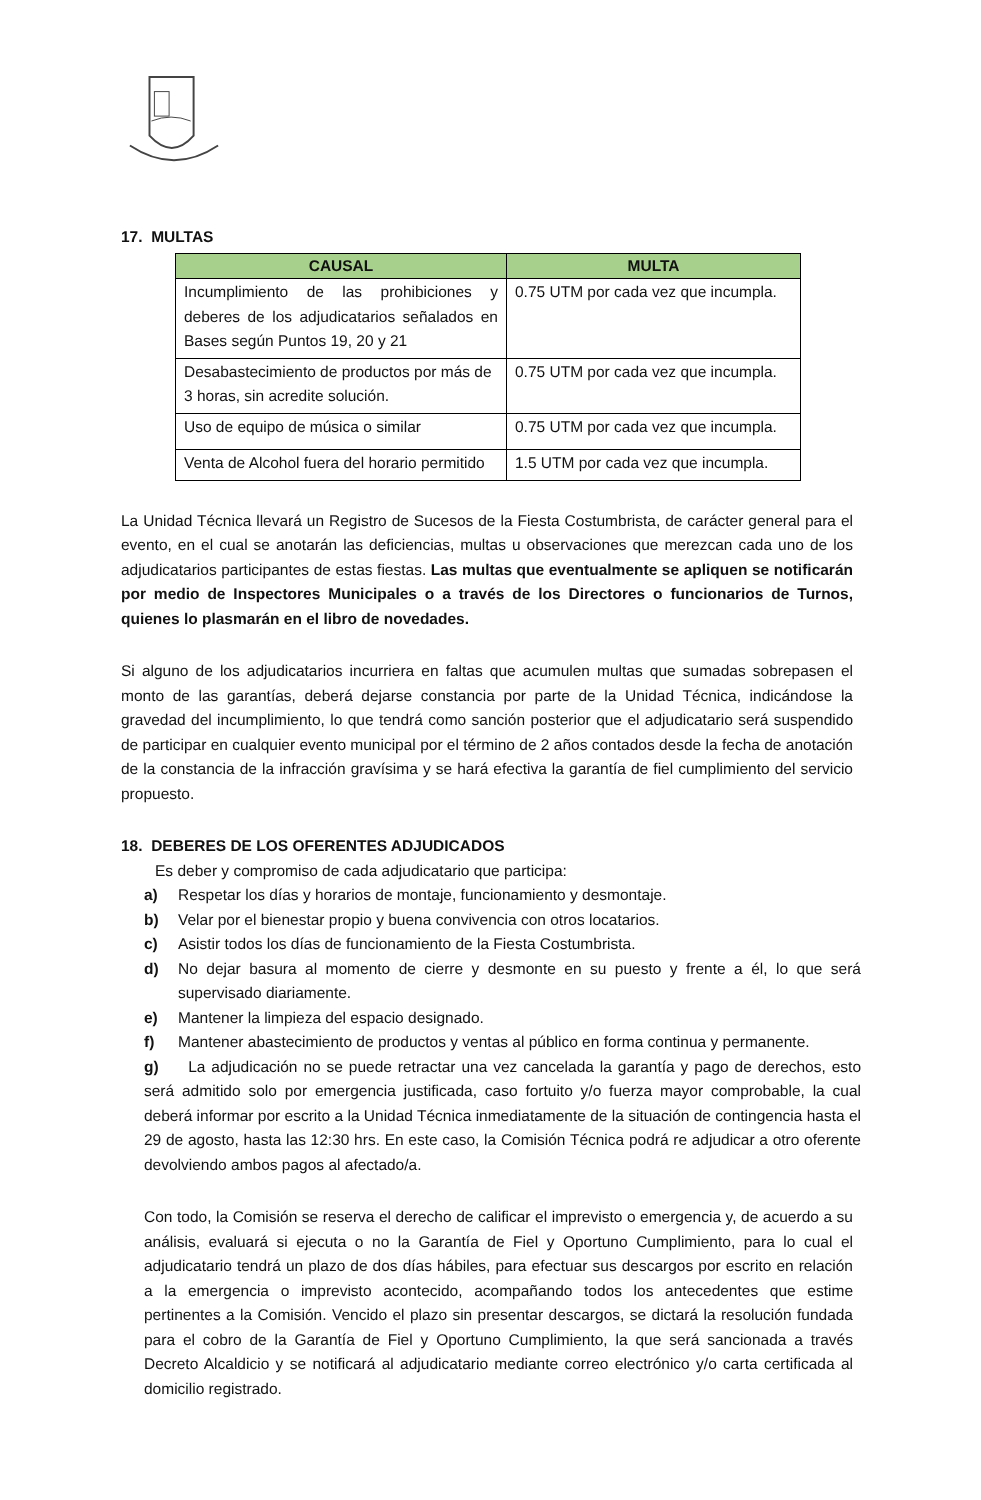17. MULTAS
| CAUSAL | MULTA |
| --- | --- |
| Incumplimiento de las prohibiciones y deberes de los adjudicatarios señalados en Bases según Puntos 19, 20 y 21 | 0.75 UTM por cada vez que incumpla. |
| Desabastecimiento de productos por más de 3 horas, sin acredite solución. | 0.75 UTM por cada vez que incumpla. |
| Uso de equipo de música o similar | 0.75 UTM por cada vez que incumpla. |
| Venta de Alcohol fuera del horario permitido | 1.5 UTM por cada vez que incumpla. |
La Unidad Técnica llevará un Registro de Sucesos de la Fiesta Costumbrista, de carácter general para el evento, en el cual se anotarán las deficiencias, multas u observaciones que merezcan cada uno de los adjudicatarios participantes de estas fiestas. Las multas que eventualmente se apliquen se notificarán por medio de Inspectores Municipales o a través de los Directores o funcionarios de Turnos, quienes lo plasmarán en el libro de novedades.
Si alguno de los adjudicatarios incurriera en faltas que acumulen multas que sumadas sobrepasen el monto de las garantías, deberá dejarse constancia por parte de la Unidad Técnica, indicándose la gravedad del incumplimiento, lo que tendrá como sanción posterior que el adjudicatario será suspendido de participar en cualquier evento municipal por el término de 2 años contados desde la fecha de anotación de la constancia de la infracción gravísima y se hará efectiva la garantía de fiel cumplimiento del servicio propuesto.
18. DEBERES DE LOS OFERENTES ADJUDICADOS
Es deber y compromiso de cada adjudicatario que participa:
a) Respetar los días y horarios de montaje, funcionamiento y desmontaje.
b) Velar por el bienestar propio y buena convivencia con otros locatarios.
c) Asistir todos los días de funcionamiento de la Fiesta Costumbrista.
d) No dejar basura al momento de cierre y desmonte en su puesto y frente a él, lo que será supervisado diariamente.
e) Mantener la limpieza del espacio designado.
f) Mantener abastecimiento de productos y ventas al público en forma continua y permanente.
g) La adjudicación no se puede retractar una vez cancelada la garantía y pago de derechos, esto será admitido solo por emergencia justificada, caso fortuito y/o fuerza mayor comprobable, la cual deberá informar por escrito a la Unidad Técnica inmediatamente de la situación de contingencia hasta el 29 de agosto, hasta las 12:30 hrs. En este caso, la Comisión Técnica podrá re adjudicar a otro oferente devolviendo ambos pagos al afectado/a.
Con todo, la Comisión se reserva el derecho de calificar el imprevisto o emergencia y, de acuerdo a su análisis, evaluará si ejecuta o no la Garantía de Fiel y Oportuno Cumplimiento, para lo cual el adjudicatario tendrá un plazo de dos días hábiles, para efectuar sus descargos por escrito en relación a la emergencia o imprevisto acontecido, acompañando todos los antecedentes que estime pertinentes a la Comisión. Vencido el plazo sin presentar descargos, se dictará la resolución fundada para el cobro de la Garantía de Fiel y Oportuno Cumplimiento, la que será sancionada a través Decreto Alcaldicio y se notificará al adjudicatario mediante correo electrónico y/o carta certificada al domicilio registrado.